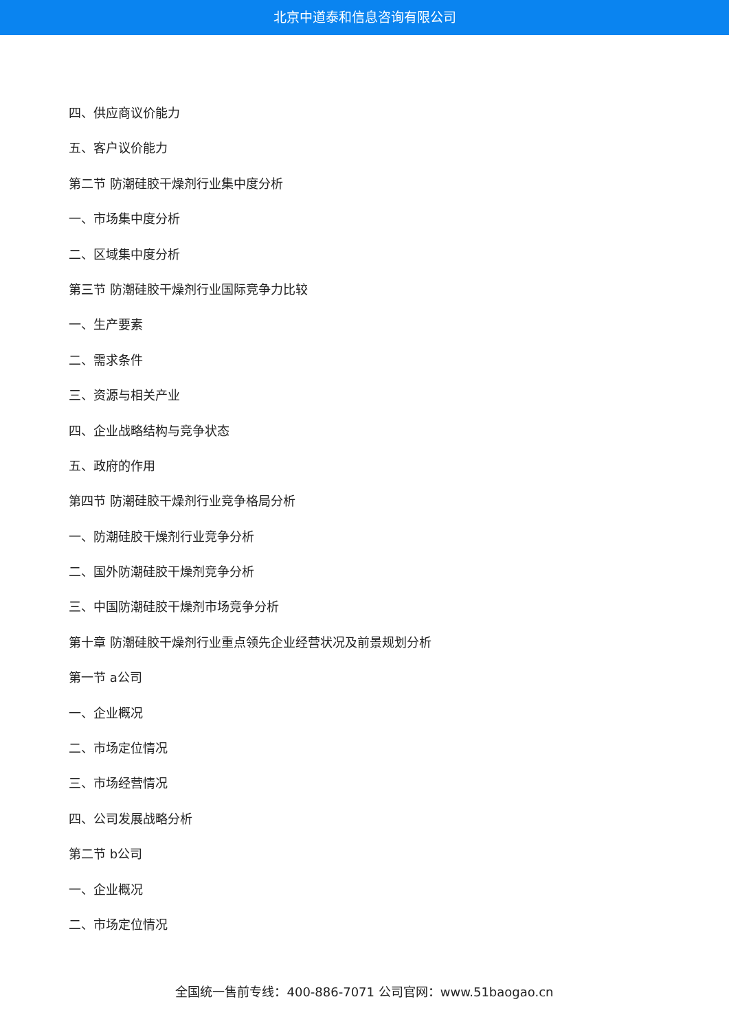北京中道泰和信息咨询有限公司
四、供应商议价能力
五、客户议价能力
第二节 防潮硅胶干燥剂行业集中度分析
一、市场集中度分析
二、区域集中度分析
第三节 防潮硅胶干燥剂行业国际竞争力比较
一、生产要素
二、需求条件
三、资源与相关产业
四、企业战略结构与竞争状态
五、政府的作用
第四节 防潮硅胶干燥剂行业竞争格局分析
一、防潮硅胶干燥剂行业竞争分析
二、国外防潮硅胶干燥剂竞争分析
三、中国防潮硅胶干燥剂市场竞争分析
第十章 防潮硅胶干燥剂行业重点领先企业经营状况及前景规划分析
第一节 a公司
一、企业概况
二、市场定位情况
三、市场经营情况
四、公司发展战略分析
第二节 b公司
一、企业概况
二、市场定位情况
全国统一售前专线：400-886-7071 公司官网：www.51baogao.cn